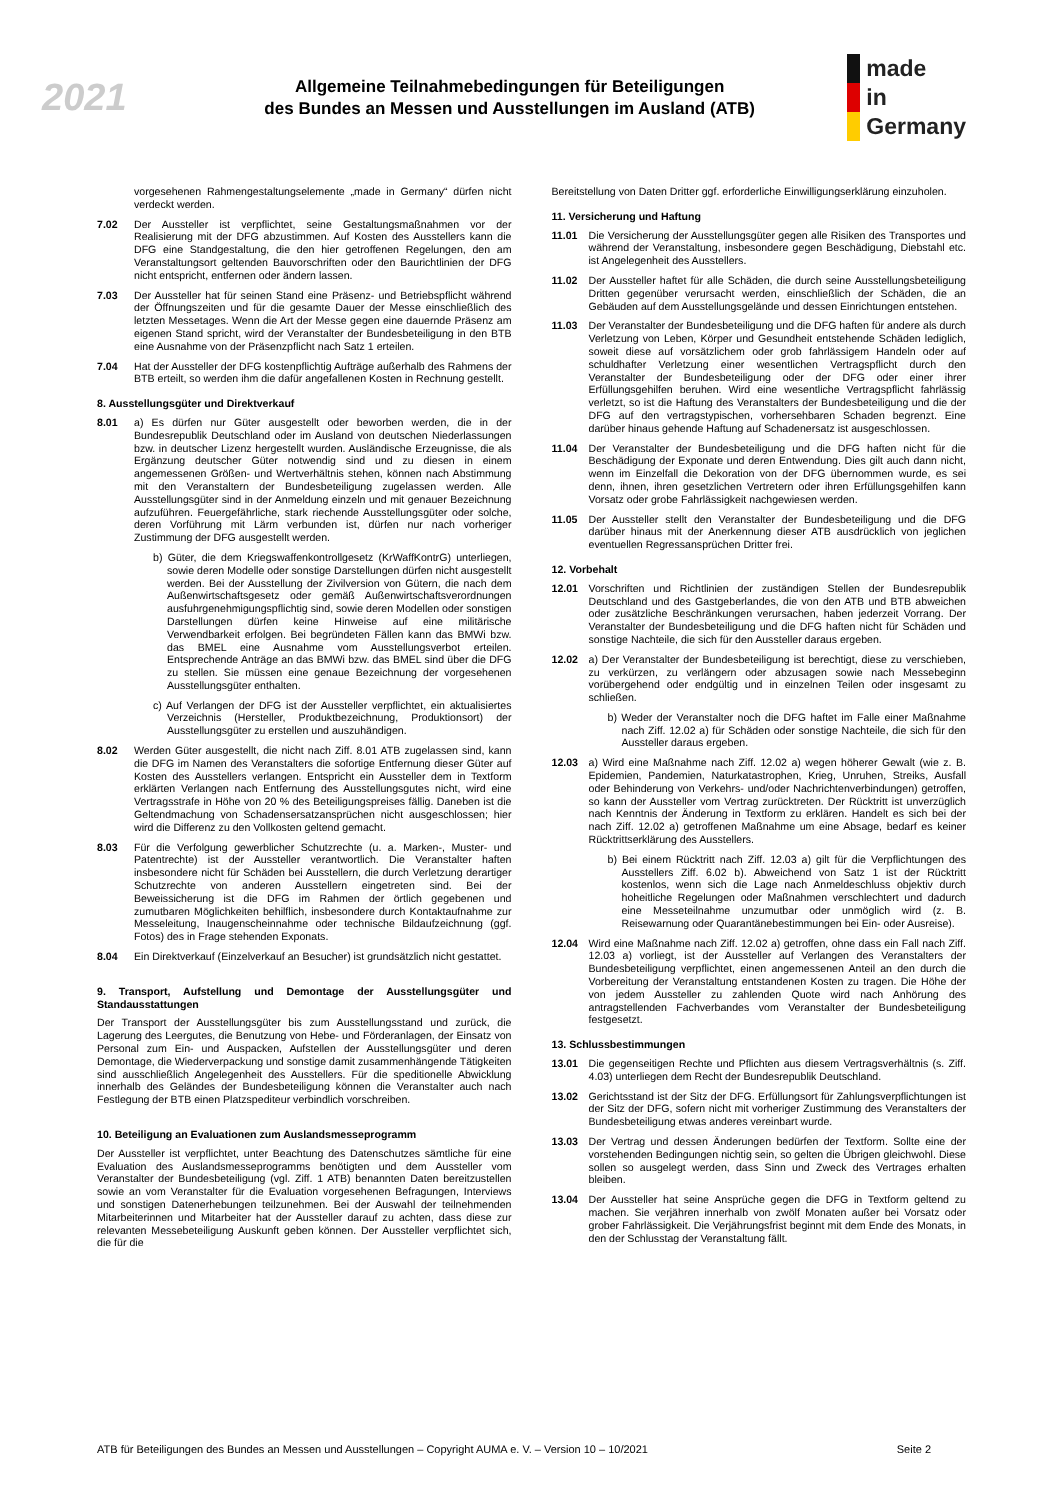2021
Allgemeine Teilnahmebedingungen für Beteiligungen
des Bundes an Messen und Ausstellungen im Ausland (ATB)
made
in
Germany
vorgesehenen Rahmengestaltungselemente „made in Germany“ dürfen nicht verdeckt werden.
7.02 Der Aussteller ist verpflichtet, seine Gestaltungsmaßnahmen vor der Realisierung mit der DFG abzustimmen. Auf Kosten des Ausstellers kann die DFG eine Standgestaltung, die den hier getroffenen Regelungen, den am Veranstaltungsort geltenden Bauvorschriften oder den Baurichtlinien der DFG nicht entspricht, entfernen oder ändern lassen.
7.03 Der Aussteller hat für seinen Stand eine Präsenz- und Betriebspflicht während der Öffnungszeiten und für die gesamte Dauer der Messe einschließlich des letzten Messetages. Wenn die Art der Messe gegen eine dauernde Präsenz am eigenen Stand spricht, wird der Veranstalter der Bundesbeteiligung in den BTB eine Ausnahme von der Präsenzpflicht nach Satz 1 erteilen.
7.04 Hat der Aussteller der DFG kostenpflichtig Aufträge außerhalb des Rahmens der BTB erteilt, so werden ihm die dafür angefallenen Kosten in Rechnung gestellt.
8. Ausstellungsgüter und Direktverkauf
8.01 a) Es dürfen nur Güter ausgestellt oder beworben werden, die in der Bundesrepublik Deutschland oder im Ausland von deutschen Niederlassungen bzw. in deutscher Lizenz hergestellt wurden. Ausländische Erzeugnisse, die als Ergänzung deutscher Güter notwendig sind und zu diesen in einem angemessenen Größen- und Wertverhältnis stehen, können nach Abstimmung mit den Veranstaltern der Bundesbeteiligung zugelassen werden. Alle Ausstellungsgüter sind in der Anmeldung einzeln und mit genauer Bezeichnung aufzuführen. Feuergefährliche, stark riechende Ausstellungsgüter oder solche, deren Vorführung mit Lärm verbunden ist, dürfen nur nach vorheriger Zustimmung der DFG ausgestellt werden.
b) Güter, die dem Kriegswaffenkontrollgesetz (KrWaffKontrG) unterliegen, sowie deren Modelle oder sonstige Darstellungen dürfen nicht ausgestellt werden. Bei der Ausstellung der Zivilversion von Gütern, die nach dem Außenwirtschaftsgesetz oder gemäß Außenwirtschaftsverordnungen ausfuhrgenehmigungspflichtig sind, sowie deren Modellen oder sonstigen Darstellungen dürfen keine Hinweise auf eine militärische Verwendbarkeit erfolgen. Bei begründeten Fällen kann das BMWi bzw. das BMEL eine Ausnahme vom Ausstellungsverbot erteilen. Entsprechende Anträge an das BMWi bzw. das BMEL sind über die DFG zu stellen. Sie müssen eine genaue Bezeichnung der vorgesehenen Ausstellungsgüter enthalten.
c) Auf Verlangen der DFG ist der Aussteller verpflichtet, ein aktualisiertes Verzeichnis (Hersteller, Produktbezeichnung, Produktionsort) der Ausstellungsgüter zu erstellen und auszuhändigen.
8.02 Werden Güter ausgestellt, die nicht nach Ziff. 8.01 ATB zugelassen sind, kann die DFG im Namen des Veranstalters die sofortige Entfernung dieser Güter auf Kosten des Ausstellers verlangen. Entspricht ein Aussteller dem in Textform erklärten Verlangen nach Entfernung des Ausstellungsgutes nicht, wird eine Vertragsstrafe in Höhe von 20 % des Beteiligungspreises fällig. Daneben ist die Geltendmachung von Schadensersatzansprüchen nicht ausgeschlossen; hier wird die Differenz zu den Vollkosten geltend gemacht.
8.03 Für die Verfolgung gewerblicher Schutzrechte (u. a. Marken-, Muster- und Patentrechte) ist der Aussteller verantwortlich. Die Veranstalter haften insbesondere nicht für Schäden bei Ausstellern, die durch Verletzung derartiger Schutzrechte von anderen Ausstellern eingetreten sind. Bei der Beweissicherung ist die DFG im Rahmen der örtlich gegebenen und zumutbaren Möglichkeiten behilflich, insbesondere durch Kontaktaufnahme zur Messeleitung, Inaugenscheinnahme oder technische Bildaufzeichnung (ggf. Fotos) des in Frage stehenden Exponats.
8.04 Ein Direktverkauf (Einzelverkauf an Besucher) ist grundsätzlich nicht gestattet.
9. Transport, Aufstellung und Demontage der Ausstellungsgüter und Standausstattungen
Der Transport der Ausstellungsgüter bis zum Ausstellungsstand und zurück, die Lagerung des Leergutes, die Benutzung von Hebe- und Förderanlagen, der Einsatz von Personal zum Ein- und Auspacken, Aufstellen der Ausstellungsgüter und deren Demontage, die Wiederverpackung und sonstige damit zusammenhängende Tätigkeiten sind ausschließlich Angelegenheit des Ausstellers. Für die speditionelle Abwicklung innerhalb des Geländes der Bundesbeteiligung können die Veranstalter auch nach Festlegung der BTB einen Platzspediteur verbindlich vorschreiben.
10. Beteiligung an Evaluationen zum Auslandsmesseprogramm
Der Aussteller ist verpflichtet, unter Beachtung des Datenschutzes sämtliche für eine Evaluation des Auslandsmesseprogramms benötigten und dem Aussteller vom Veranstalter der Bundesbeteiligung (vgl. Ziff. 1 ATB) benannten Daten bereitzustellen sowie an vom Veranstalter für die Evaluation vorgesehenen Befragungen, Interviews und sonstigen Datenerhebungen teilzunehmen. Bei der Auswahl der teilnehmenden Mitarbeiterinnen und Mitarbeiter hat der Aussteller darauf zu achten, dass diese zur relevanten Messebeteiligung Auskunft geben können. Der Aussteller verpflichtet sich, die für die
Bereitstellung von Daten Dritter ggf. erforderliche Einwilligungserklärung einzuholen.
11. Versicherung und Haftung
11.01 Die Versicherung der Ausstellungsgüter gegen alle Risiken des Transportes und während der Veranstaltung, insbesondere gegen Beschädigung, Diebstahl etc. ist Angelegenheit des Ausstellers.
11.02 Der Aussteller haftet für alle Schäden, die durch seine Ausstellungsbeteiligung Dritten gegenüber verursacht werden, einschließlich der Schäden, die an Gebäuden auf dem Ausstellungsgelände und dessen Einrichtungen entstehen.
11.03 Der Veranstalter der Bundesbeteiligung und die DFG haften für andere als durch Verletzung von Leben, Körper und Gesundheit entstehende Schäden lediglich, soweit diese auf vorsätzlichem oder grob fahrlässigem Handeln oder auf schuldhafter Verletzung einer wesentlichen Vertragspflicht durch den Veranstalter der Bundesbeteiligung oder der DFG oder einer ihrer Erfüllungsgehilfen beruhen. Wird eine wesentliche Vertragspflicht fahrlässig verletzt, so ist die Haftung des Veranstalters der Bundesbeteiligung und die der DFG auf den vertragstypischen, vorhersehbaren Schaden begrenzt. Eine darüber hinaus gehende Haftung auf Schadenersatz ist ausgeschlossen.
11.04 Der Veranstalter der Bundesbeteiligung und die DFG haften nicht für die Beschädigung der Exponate und deren Entwendung. Dies gilt auch dann nicht, wenn im Einzelfall die Dekoration von der DFG übernommen wurde, es sei denn, ihnen, ihren gesetzlichen Vertretern oder ihren Erfüllungsgehilfen kann Vorsatz oder grobe Fahrlässigkeit nachgewiesen werden.
11.05 Der Aussteller stellt den Veranstalter der Bundesbeteiligung und die DFG darüber hinaus mit der Anerkennung dieser ATB ausdrücklich von jeglichen eventuellen Regressansprüchen Dritter frei.
12. Vorbehalt
12.01 Vorschriften und Richtlinien der zuständigen Stellen der Bundesrepublik Deutschland und des Gastgeberlandes, die von den ATB und BTB abweichen oder zusätzliche Beschränkungen verursachen, haben jederzeit Vorrang. Der Veranstalter der Bundesbeteiligung und die DFG haften nicht für Schäden und sonstige Nachteile, die sich für den Aussteller daraus ergeben.
12.02 a) Der Veranstalter der Bundesbeteiligung ist berechtigt, diese zu verschieben, zu verkürzen, zu verlängern oder abzusagen sowie nach Messebeginn vorübergehend oder endgültig und in einzelnen Teilen oder insgesamt zu schließen.
b) Weder der Veranstalter noch die DFG haftet im Falle einer Maßnahme nach Ziff. 12.02 a) für Schäden oder sonstige Nachteile, die sich für den Aussteller daraus ergeben.
12.03 a) Wird eine Maßnahme nach Ziff. 12.02 a) wegen höherer Gewalt (wie z. B. Epidemien, Pandemien, Naturkatastrophen, Krieg, Unruhen, Streiks, Ausfall oder Behinderung von Verkehrs- und/oder Nachrichtenverbindungen) getroffen, so kann der Aussteller vom Vertrag zurücktreten. Der Rücktritt ist unverzüglich nach Kenntnis der Änderung in Textform zu erklären. Handelt es sich bei der nach Ziff. 12.02 a) getroffenen Maßnahme um eine Absage, bedarf es keiner Rücktrittserklärung des Ausstellers.
b) Bei einem Rücktritt nach Ziff. 12.03 a) gilt für die Verpflichtungen des Ausstellers Ziff. 6.02 b). Abweichend von Satz 1 ist der Rücktritt kostenlos, wenn sich die Lage nach Anmeldeschluss objektiv durch hoheitliche Regelungen oder Maßnahmen verschlechtert und dadurch eine Messeteilnahme unzumutbar oder unmöglich wird (z. B. Reisewarnung oder Quarantänebestimmungen bei Ein- oder Ausreise).
12.04 Wird eine Maßnahme nach Ziff. 12.02 a) getroffen, ohne dass ein Fall nach Ziff. 12.03 a) vorliegt, ist der Aussteller auf Verlangen des Veranstalters der Bundesbeteiligung verpflichtet, einen angemessenen Anteil an den durch die Vorbereitung der Veranstaltung entstandenen Kosten zu tragen. Die Höhe der von jedem Aussteller zu zahlenden Quote wird nach Anhörung des antragstellenden Fachverbandes vom Veranstalter der Bundesbeteiligung festgesetzt.
13. Schlussbestimmungen
13.01 Die gegenseitigen Rechte und Pflichten aus diesem Vertragsverhältnis (s. Ziff. 4.03) unterliegen dem Recht der Bundesrepublik Deutschland.
13.02 Gerichtsstand ist der Sitz der DFG. Erfüllungsort für Zahlungsverpflichtungen ist der Sitz der DFG, sofern nicht mit vorheriger Zustimmung des Veranstalters der Bundesbeteiligung etwas anderes vereinbart wurde.
13.03 Der Vertrag und dessen Änderungen bedürfen der Textform. Sollte eine der vorstehenden Bedingungen nichtig sein, so gelten die Übrigen gleichwohl. Diese sollen so ausgelegt werden, dass Sinn und Zweck des Vertrages erhalten bleiben.
13.04 Der Aussteller hat seine Ansprüche gegen die DFG in Textform geltend zu machen. Sie verjähren innerhalb von zwölf Monaten außer bei Vorsatz oder grober Fahrlässigkeit. Die Verjährungsfrist beginnt mit dem Ende des Monats, in den der Schlusstag der Veranstaltung fällt.
ATB für Beteiligungen des Bundes an Messen und Ausstellungen – Copyright AUMA e. V. – Version 10 – 10/2021 Seite 2